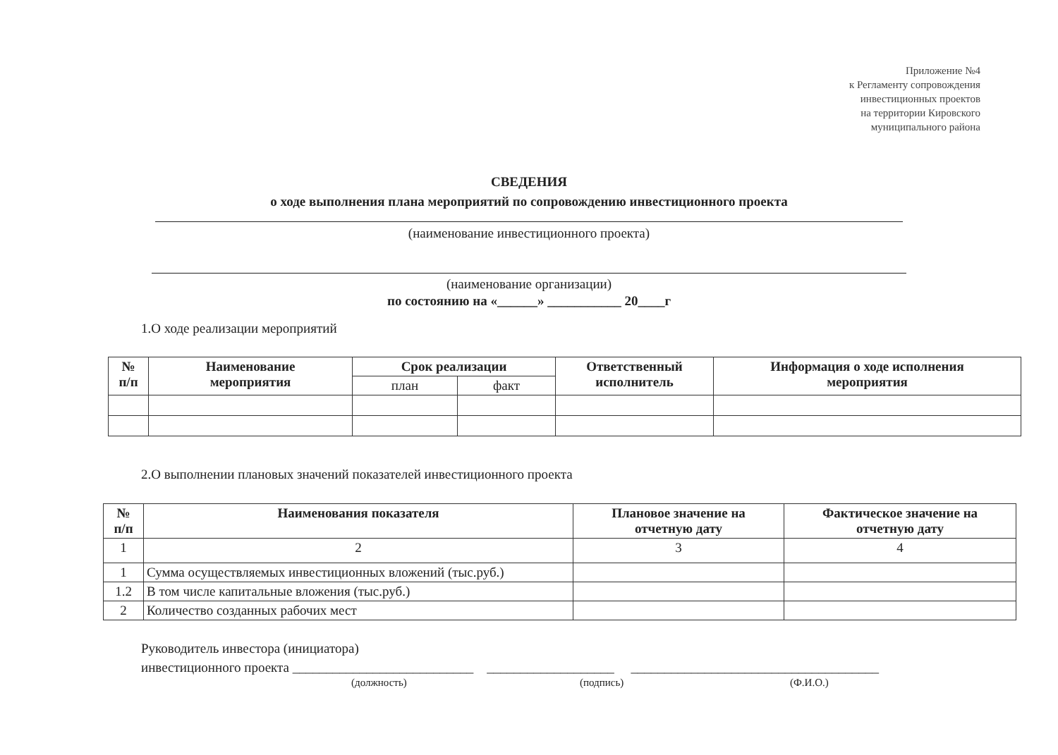Приложение №4
к Регламенту сопровождения
инвестиционных проектов
на территории Кировского
муниципального района
СВЕДЕНИЯ
о ходе выполнения плана мероприятий по сопровождению инвестиционного проекта
(наименование инвестиционного проекта)
(наименование организации)
по состоянию на «______» ___________ 20____г
1.О ходе реализации мероприятий
| № п/п | Наименование мероприятия | Срок реализации | | Ответственный исполнитель | Информация о ходе исполнения мероприятия |
| --- | --- | --- | --- | --- | --- |
| | | план | факт | | |
2.О выполнении плановых значений показателей инвестиционного проекта
| № п/п | Наименования показателя | Плановое значение на отчетную дату | Фактическое значение на отчетную дату |
| --- | --- | --- | --- |
| 1 | 2 | 3 | 4 |
| 1 | Сумма осуществляемых инвестиционных вложений (тыс.руб.) | | |
| 1.2 | В том числе капитальные вложения (тыс.руб.) | | |
| 2 | Количество созданных рабочих мест | | |
Руководитель инвестора (инициатора)
инвестиционного проекта ___________________________ ___________________ _____________________________________
(должность) (подпись) (Ф.И.О.)